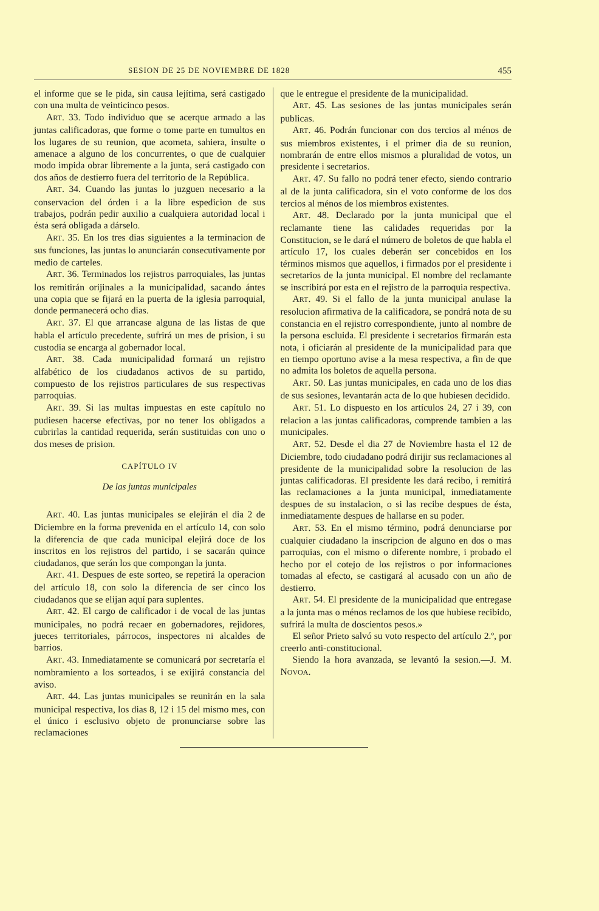SESION DE 25 DE NOVIEMBRE DE 1828 455
el informe que se le pida, sin causa lejítima, será castigado con una multa de veinticinco pesos.
ART. 33. Todo individuo que se acerque armado a las juntas calificadoras, que forme o tome parte en tumultos en los lugares de su reunion, que acometa, sahiera, insulte o amenace a alguno de los concurrentes, o que de cualquier modo impida obrar libremente a la junta, será castigado con dos años de destierro fuera del territorio de la República.
ART. 34. Cuando las juntas lo juzguen necesario a la conservacion del órden i a la libre espedicion de sus trabajos, podrán pedir auxilio a cualquiera autoridad local i ésta será obligada a dárselo.
ART. 35. En los tres dias siguientes a la terminacion de sus funciones, las juntas lo anunciarán consecutivamente por medio de carteles.
ART. 36. Terminados los rejistros parroquiales, las juntas los remitirán orijinales a la municipalidad, sacando ántes una copia que se fijará en la puerta de la iglesia parroquial, donde permanecerá ocho dias.
ART. 37. El que arrancase alguna de las listas de que habla el artículo precedente, sufrirá un mes de prision, i su custodia se encarga al gobernador local.
ART. 38. Cada municipalidad formará un rejistro alfabético de los ciudadanos activos de su partido, compuesto de los rejistros particulares de sus respectivas parroquias.
ART. 39. Si las multas impuestas en este capítulo no pudiesen hacerse efectivas, por no tener los obligados a cubrirlas la cantidad requerida, serán sustituidas con uno o dos meses de prision.
CAPÍTULO IV
De las juntas municipales
ART. 40. Las juntas municipales se elejirán el dia 2 de Diciembre en la forma prevenida en el artículo 14, con solo la diferencia de que cada municipal elejirá doce de los inscritos en los rejistros del partido, i se sacarán quince ciudadanos, que serán los que compongan la junta.
ART. 41. Despues de este sorteo, se repetirá la operacion del artículo 18, con solo la diferencia de ser cinco los ciudadanos que se elijan aquí para suplentes.
ART. 42. El cargo de calificador i de vocal de las juntas municipales, no podrá recaer en gobernadores, rejidores, jueces territoriales, párrocos, inspectores ni alcaldes de barrios.
ART. 43. Inmediatamente se comunicará por secretaría el nombramiento a los sorteados, i se exijirá constancia del aviso.
ART. 44. Las juntas municipales se reunirán en la sala municipal respectiva, los dias 8, 12 i 15 del mismo mes, con el único i esclusivo objeto de pronunciarse sobre las reclamaciones
que le entregue el presidente de la municipalidad.
ART. 45. Las sesiones de las juntas municipales serán publicas.
ART. 46. Podrán funcionar con dos tercios al ménos de sus miembros existentes, i el primer dia de su reunion, nombrarán de entre ellos mismos a pluralidad de votos, un presidente i secretarios.
ART. 47. Su fallo no podrá tener efecto, siendo contrario al de la junta calificadora, sin el voto conforme de los dos tercios al ménos de los miembros existentes.
ART. 48. Declarado por la junta municipal que el reclamante tiene las calidades requeridas por la Constitucion, se le dará el número de boletos de que habla el artículo 17, los cuales deberán ser concebidos en los términos mismos que aquellos, i firmados por el presidente i secretarios de la junta municipal. El nombre del reclamante se inscribirá por esta en el rejistro de la parroquia respectiva.
ART. 49. Si el fallo de la junta municipal anulase la resolucion afirmativa de la calificadora, se pondrá nota de su constancia en el rejistro correspondiente, junto al nombre de la persona escluida. El presidente i secretarios firmarán esta nota, i oficiarán al presidente de la municipalidad para que en tiempo oportuno avise a la mesa respectiva, a fin de que no admita los boletos de aquella persona.
ART. 50. Las juntas municipales, en cada uno de los dias de sus sesiones, levantarán acta de lo que hubiesen decidido.
ART. 51. Lo dispuesto en los artículos 24, 27 i 39, con relacion a las juntas calificadoras, comprende tambien a las municipales.
ART. 52. Desde el dia 27 de Noviembre hasta el 12 de Diciembre, todo ciudadano podrá dirijir sus reclamaciones al presidente de la municipalidad sobre la resolucion de las juntas calificadoras. El presidente les dará recibo, i remitirá las reclamaciones a la junta municipal, inmediatamente despues de su instalacion, o si las recibe despues de ésta, inmediatamente despues de hallarse en su poder.
ART. 53. En el mismo término, podrá denunciarse por cualquier ciudadano la inscripcion de alguno en dos o mas parroquias, con el mismo o diferente nombre, i probado el hecho por el cotejo de los rejistros o por informaciones tomadas al efecto, se castigará al acusado con un año de destierro.
ART. 54. El presidente de la municipalidad que entregase a la junta mas o ménos reclamos de los que hubiese recibido, sufrirá la multa de doscientos pesos.»
El señor Prieto salvó su voto respecto del artículo 2.º, por creerlo anti-constitucional.
Siendo la hora avanzada, se levantó la sesion.—J. M. NOVOA.